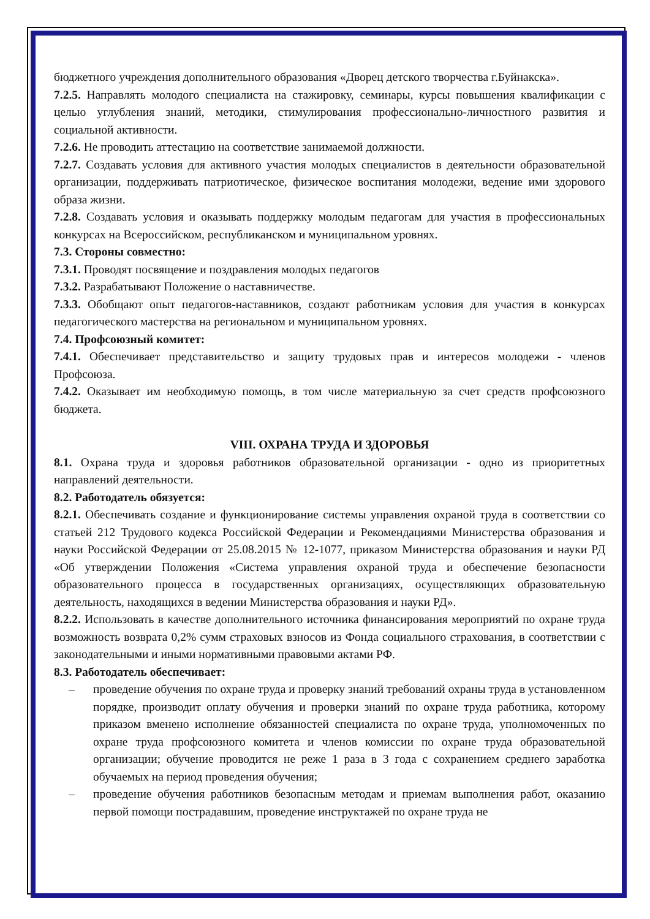бюджетного учреждения дополнительного образования «Дворец детского творчества г.Буйнакска».
7.2.5. Направлять молодого специалиста на стажировку, семинары, курсы повышения квалификации с целью углубления знаний, методики, стимулирования профессионально-личностного развития и социальной активности.
7.2.6. Не проводить аттестацию на соответствие занимаемой должности.
7.2.7. Создавать условия для активного участия молодых специалистов в деятельности образовательной организации, поддерживать патриотическое, физическое воспитания молодежи, ведение ими здорового образа жизни.
7.2.8. Создавать условия и оказывать поддержку молодым педагогам для участия в профессиональных конкурсах на Всероссийском, республиканском и муниципальном уровнях.
7.3. Стороны совместно:
7.3.1. Проводят посвящение и поздравления молодых педагогов
7.3.2. Разрабатывают Положение о наставничестве.
7.3.3. Обобщают опыт педагогов-наставников, создают работникам условия для участия в конкурсах педагогического мастерства на региональном и муниципальном уровнях.
7.4. Профсоюзный комитет:
7.4.1. Обеспечивает представительство и защиту трудовых прав и интересов молодежи - членов Профсоюза.
7.4.2. Оказывает им необходимую помощь, в том числе материальную за счет средств профсоюзного бюджета.
VIII. ОХРАНА ТРУДА И ЗДОРОВЬЯ
8.1. Охрана труда и здоровья работников образовательной организации - одно из приоритетных направлений деятельности.
8.2. Работодатель обязуется:
8.2.1. Обеспечивать создание и функционирование системы управления охраной труда в соответствии со статьей 212 Трудового кодекса Российской Федерации и Рекомендациями Министерства образования и науки Российской Федерации от 25.08.2015 № 12-1077, приказом Министерства образования и науки РД «Об утверждении Положения «Система управления охраной труда и обеспечение безопасности образовательного процесса в государственных организациях, осуществляющих образовательную деятельность, находящихся в ведении Министерства образования и науки РД».
8.2.2. Использовать в качестве дополнительного источника финансирования мероприятий по охране труда возможность возврата 0,2% сумм страховых взносов из Фонда социального страхования, в соответствии с законодательными и иными нормативными правовыми актами РФ.
8.3. Работодатель обеспечивает:
– проведение обучения по охране труда и проверку знаний требований охраны труда в установленном порядке, производит оплату обучения и проверки знаний по охране труда работника, которому приказом вменено исполнение обязанностей специалиста по охране труда, уполномоченных по охране труда профсоюзного комитета и членов комиссии по охране труда образовательной организации; обучение проводится не реже 1 раза в 3 года с сохранением среднего заработка обучаемых на период проведения обучения;
– проведение обучения работников безопасным методам и приемам выполнения работ, оказанию первой помощи пострадавшим, проведение инструктажей по охране труда не